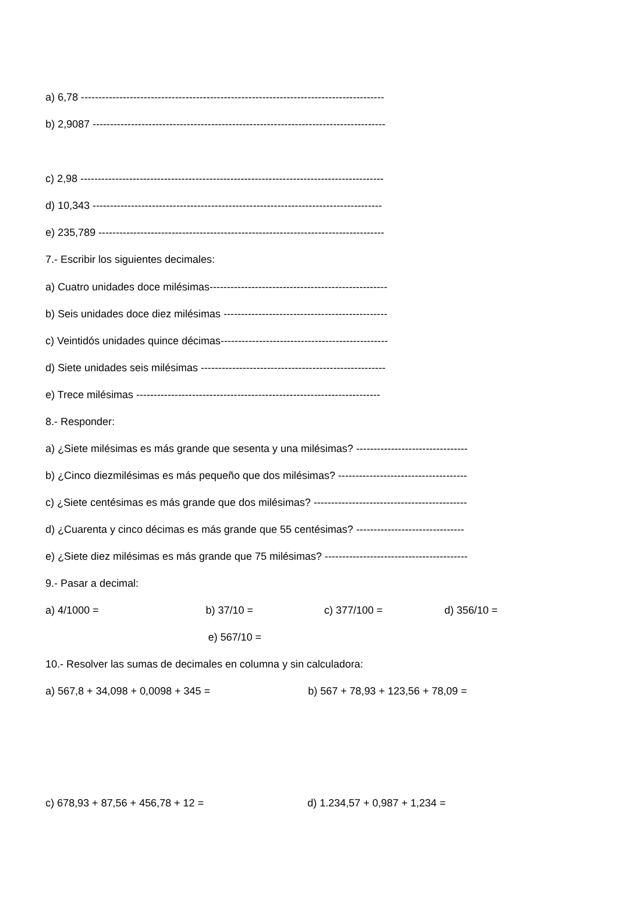a) 6,78 ---------------------------------------------------------------------------------------
b) 2,9087 ------------------------------------------------------------------------------------
c) 2,98 ---------------------------------------------------------------------------------------
d) 10,343 -----------------------------------------------------------------------------------
e) 235,789 ----------------------------------------------------------------------------------
7.- Escribir los siguientes decimales:
a) Cuatro unidades doce milésimas---------------------------------------------------
b) Seis unidades doce diez milésimas -----------------------------------------------
c) Veintidós unidades quince décimas------------------------------------------------
d) Siete unidades seis milésimas -----------------------------------------------------
e) Trece milésimas ----------------------------------------------------------------------
8.- Responder:
a) ¿Siete milésimas es más grande que sesenta y una milésimas? --------------------------------
b) ¿Cinco diezmilésimas es más pequeño que dos milésimas? -------------------------------------
c) ¿Siete centésimas es más grande que dos milésimas? --------------------------------------------
d) ¿Cuarenta y cinco décimas es más grande que 55 centésimas? -------------------------------
e) ¿Siete diez milésimas es más grande que 75 milésimas? -----------------------------------------
9.- Pasar a decimal:
a) 4/1000 = b) 37/10 = c) 377/100 = d) 356/10 =
e) 567/10 =
10.- Resolver las sumas de decimales en columna y sin calculadora:
a) 567,8 + 34,098 + 0,0098 + 345 = b) 567 + 78,93 + 123,56 + 78,09 =
c) 678,93 + 87,56 + 456,78 + 12 = d) 1.234,57 + 0,987 + 1,234 =